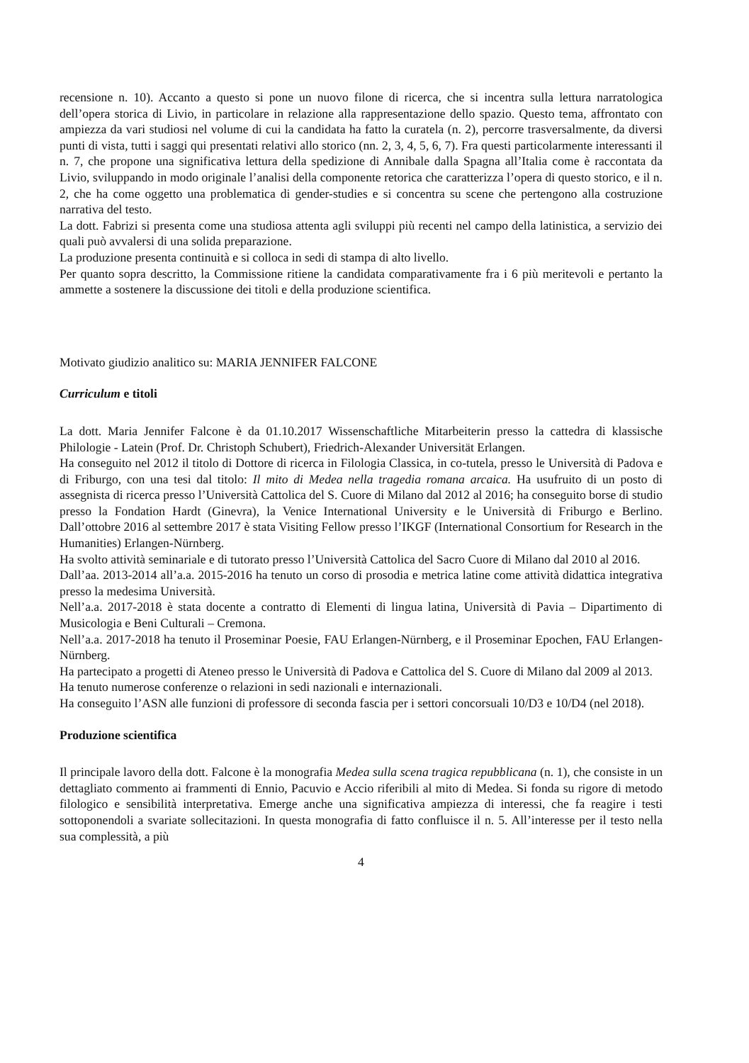recensione n. 10). Accanto a questo si pone un nuovo filone di ricerca, che si incentra sulla lettura narratologica dell’opera storica di Livio, in particolare in relazione alla rappresentazione dello spazio. Questo tema, affrontato con ampiezza da vari studiosi nel volume di cui la candidata ha fatto la curatela (n. 2), percorre trasversalmente, da diversi punti di vista, tutti i saggi qui presentati relativi allo storico (nn. 2, 3, 4, 5, 6, 7). Fra questi particolarmente interessanti il n. 7, che propone una significativa lettura della spedizione di Annibale dalla Spagna all’Italia come è raccontata da Livio, sviluppando in modo originale l’analisi della componente retorica che caratterizza l’opera di questo storico, e il n. 2, che ha come oggetto una problematica di gender-studies e si concentra su scene che pertengono alla costruzione narrativa del testo.
La dott. Fabrizi si presenta come una studiosa attenta agli sviluppi più recenti nel campo della latinistica, a servizio dei quali può avvalersi di una solida preparazione.
La produzione presenta continuità e si colloca in sedi di stampa di alto livello.
Per quanto sopra descritto, la Commissione ritiene la candidata comparativamente fra i 6 più meritevoli e pertanto la ammette a sostenere la discussione dei titoli e della produzione scientifica.
Motivato giudizio analitico su: MARIA JENNIFER FALCONE
Curriculum e titoli
La dott. Maria Jennifer Falcone è da 01.10.2017 Wissenschaftliche Mitarbeiterin presso la cattedra di klassische Philologie - Latein (Prof. Dr. Christoph Schubert), Friedrich-Alexander Universität Erlangen.
Ha conseguito nel 2012 il titolo di Dottore di ricerca in Filologia Classica, in co-tutela, presso le Università di Padova e di Friburgo, con una tesi dal titolo: Il mito di Medea nella tragedia romana arcaica. Ha usufruito di un posto di assegnista di ricerca presso l’Università Cattolica del S. Cuore di Milano dal 2012 al 2016; ha conseguito borse di studio presso la Fondation Hardt (Ginevra), la Venice International University e le Università di Friburgo e Berlino. Dall’ottobre 2016 al settembre 2017 è stata Visiting Fellow presso l’IKGF (International Consortium for Research in the Humanities) Erlangen-Nürnberg.
Ha svolto attività seminariale e di tutorato presso l’Università Cattolica del Sacro Cuore di Milano dal 2010 al 2016.
Dall’aa. 2013-2014 all’a.a. 2015-2016 ha tenuto un corso di prosodia e metrica latine come attività didattica integrativa presso la medesima Università.
Nell’a.a. 2017-2018 è stata docente a contratto di Elementi di lingua latina, Università di Pavia – Dipartimento di Musicologia e Beni Culturali – Cremona.
Nell’a.a. 2017-2018 ha tenuto il Proseminar Poesie, FAU Erlangen-Nürnberg, e il Proseminar Epochen, FAU Erlangen-Nürnberg.
Ha partecipato a progetti di Ateneo presso le Università di Padova e Cattolica del S. Cuore di Milano dal 2009 al 2013.
Ha tenuto numerose conferenze o relazioni in sedi nazionali e internazionali.
Ha conseguito l’ASN alle funzioni di professore di seconda fascia per i settori concorsuali 10/D3 e 10/D4 (nel 2018).
Produzione scientifica
Il principale lavoro della dott. Falcone è la monografia Medea sulla scena tragica repubblicana (n. 1), che consiste in un dettagliato commento ai frammenti di Ennio, Pacuvio e Accio riferibili al mito di Medea. Si fonda su rigore di metodo filologico e sensibilità interpretativa. Emerge anche una significativa ampiezza di interessi, che fa reagire i testi sottoponendoli a svariate sollecitazioni. In questa monografia di fatto confluisce il n. 5. All’interesse per il testo nella sua complessità, a più
4